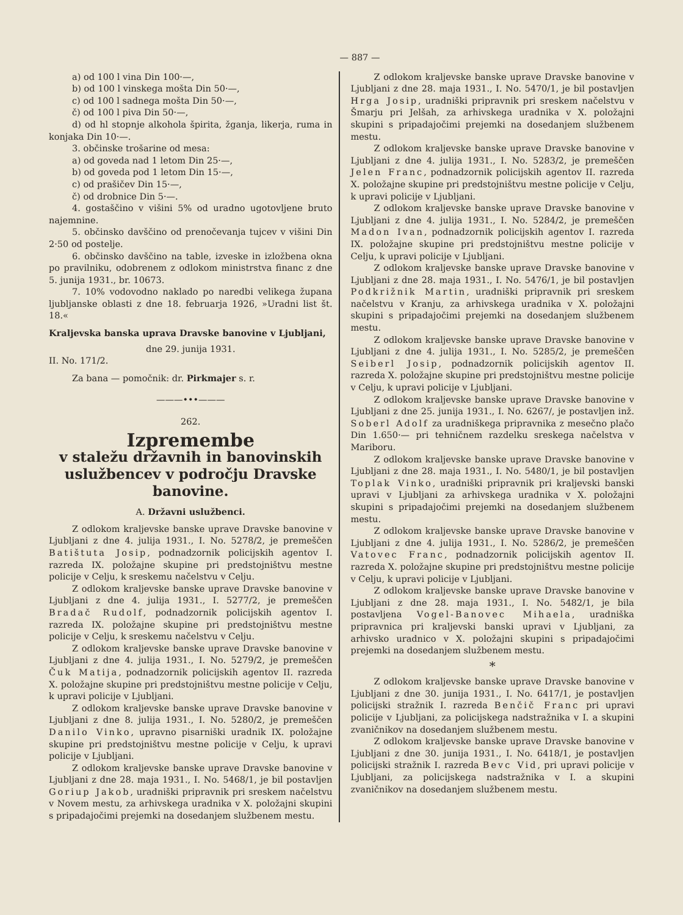— 887 —
a) od 100 l vina Din 100·—,
b) od 100 l vinskega mošta Din 50·—,
c) od 100 l sadnega mošta Din 50·—,
č) od 100 l piva Din 50·—,
d) od hl stopnje alkohola špirita, žganja, likerja, ruma in konjaka Din 10·—.
3. občinske trošarine od mesa:
a) od goveda nad 1 letom Din 25·—,
b) od goveda pod 1 letom Din 15·—,
c) od prašičev Din 15·—,
č) od drobnice Din 5·—.
4. gostaščino v višini 5% od uradno ugotovljene bruto najemnine.
5. občinsko davščino od prenočevanja tujcev v višini Din 2·50 od postelje.
6. občinsko davščino na table, izveske in izložbena okna po pravilniku, odobrenem z odlokom ministrstva financ z dne 5. junija 1931., br. 10673.
7. 10% vodovodno naklado po naredbi velikega župana ljubljanske oblasti z dne 18. februarja 1926, »Uradni list št. 18.«
Kraljevska banska uprava Dravske banovine v Ljubljani,
dne 29. junija 1931.
II. No. 171/2.
Za bana — pomočnik: dr. Pirkmajer s. r.
———•••———
262.
Izpremembe
v staležu državnih in banovinskih uslužbencev v področju Dravske banovine.
A. Državni uslužbenci.
Z odlokom kraljevske banske uprave Dravske banovine v Ljubljani z dne 4. julija 1931., I. No. 5278/2, je premeščen Batištuta Josip, podnadzornik policijskih agentov I. razreda IX. položajne skupine pri predstojništvu mestne policije v Celju, k sreskemu načelstvu v Celju.
Z odlokom kraljevske banske uprave Dravske banovine v Ljubljani z dne 4. julija 1931., I. 5277/2, je premeščen Bradač Rudolf, podnadzornik policijskih agentov I. razreda IX. položajne skupine pri predstojništvu mestne policije v Celju, k sreskemu načelstvu v Celju.
Z odlokom kraljevske banske uprave Dravske banovine v Ljubljani z dne 4. julija 1931., I. No. 5279/2, je premeščen Čuk Matija, podnadzornik policijskih agentov II. razreda X. položajne skupine pri predstojništvu mestne policije v Celju, k upravi policije v Ljubljani.
Z odlokom kraljevske banske uprave Dravske banovine v Ljubljani z dne 8. julija 1931., I. No. 5280/2, je premeščen Danilo Vinko, upravno pisarniški uradnik IX. položajne skupine pri predstojništvu mestne policije v Celju, k upravi policije v Ljubljani.
Z odlokom kraljevske banske uprave Dravske banovine v Ljubljani z dne 28. maja 1931., I. No. 5468/1, je bil postavljen Goriup Jakob, uradniški pripravnik pri sreskem načelstvu v Novem mestu, za arhivskega uradnika v X. položajni skupini s pripadajočimi prejemki na dosedanjem službenem mestu.
Z odlokom kraljevske banske uprave Dravske banovine v Ljubljani z dne 28. maja 1931., I. No. 5470/1, je bil postavljen Hrga Josip, uradniški pripravnik pri sreskem načelstvu v Šmarju pri Jelšah, za arhivskega uradnika v X. položajni skupini s pripadajočimi prejemki na dosedanjem službenem mestu.
Z odlokom kraljevske banske uprave Dravske banovine v Ljubljani z dne 4. julija 1931., I. No. 5283/2, je premeščen Jelen Franc, podnadzornik policijskih agentov II. razreda X. položajne skupine pri predstojništvu mestne policije v Celju, k upravi policije v Ljubljani.
Z odlokom kraljevske banske uprave Dravske banovine v Ljubljani z dne 4. julija 1931., I. No. 5284/2, je premeščen Madon Ivan, podnadzornik policijskih agentov I. razreda IX. položajne skupine pri predstojništvu mestne policije v Celju, k upravi policije v Ljubljani.
Z odlokom kraljevske banske uprave Dravske banovine v Ljubljani z dne 28. maja 1931., I. No. 5476/1, je bil postavljen Podkrižnik Martin, uradniški pripravnik pri sreskem načelstvu v Kranju, za arhivskega uradnika v X. položajni skupini s pripadajočimi prejemki na dosedanjem službenem mestu.
Z odlokom kraljevske banske uprave Dravske banovine v Ljubljani z dne 4. julija 1931., I. No. 5285/2, je premeščen Seiberl Josip, podnadzornik policijskih agentov II. razreda X. položajne skupine pri predstojništvu mestne policije v Celju, k upravi policije v Ljubljani.
Z odlokom kraljevske banske uprave Dravske banovine v Ljubljani z dne 25. junija 1931., I. No. 6267/, je postavljen inž. Soberl Adolf za uradniškega pripravnika z mesečno plačo Din 1.650·— pri tehničnem razdelku sreskega načelstva v Mariboru.
Z odlokom kraljevske banske uprave Dravske banovine v Ljubljani z dne 28. maja 1931., I. No. 5480/1, je bil postavljen Toplak Vinko, uradniški pripravnik pri kraljevski banski upravi v Ljubljani za arhivskega uradnika v X. položajni skupini s pripadajočimi prejemki na dosedanjem službenem mestu.
Z odlokom kraljevske banske uprave Dravske banovine v Ljubljani z dne 4. julija 1931., I. No. 5286/2, je premeščen Vatovec Franc, podnadzornik policijskih agentov II. razreda X. položajne skupine pri predstojništvu mestne policije v Celju, k upravi policije v Ljubljani.
Z odlokom kraljevske banske uprave Dravske banovine v Ljubljani z dne 28. maja 1931., I. No. 5482/1, je bila postavljena Vogel-Banovec Mihaela, uradniška pripravnica pri kraljevski banski upravi v Ljubljani, za arhivsko uradnico v X. položajni skupini s pripadajočimi prejemki na dosedanjem službenem mestu.
*
Z odlokom kraljevske banske uprave Dravske banovine v Ljubljani z dne 30. junija 1931., I. No. 6417/1, je postavljen policijski stražnik I. razreda Benčič Franc pri upravi policije v Ljubljani, za policijskega nadstražnika v I. a skupini zvaničnikov na dosedanjem službenem mestu.
Z odlokom kraljevske banske uprave Dravske banovine v Ljubljani z dne 30. junija 1931., I. No. 6418/1, je postavljen policijski stražnik I. razreda Bevc Vid, pri upravi policije v Ljubljani, za policijskega nadstražnika v I. a skupini zvaničnikov na dosedanjem službenem mestu.